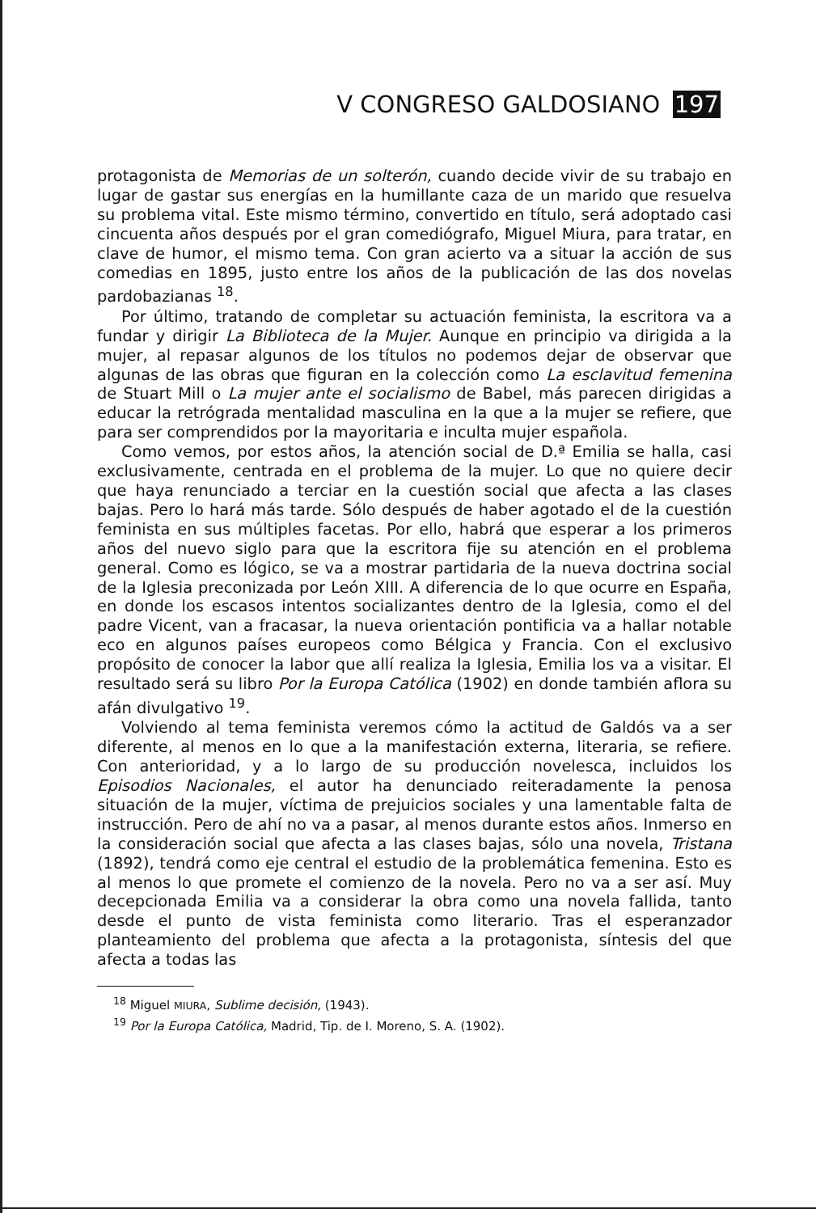V CONGRESO GALDOSIANO 197
protagonista de Memorias de un solterón, cuando decide vivir de su trabajo en lugar de gastar sus energías en la humillante caza de un marido que resuelva su problema vital. Este mismo término, convertido en título, será adoptado casi cincuenta años después por el gran comediógrafo, Miguel Miura, para tratar, en clave de humor, el mismo tema. Con gran acierto va a situar la acción de sus comedias en 1895, justo entre los años de la publicación de las dos novelas pardobazianas <sup>18</sup>.
Por último, tratando de completar su actuación feminista, la escritora va a fundar y dirigir La Biblioteca de la Mujer. Aunque en principio va dirigida a la mujer, al repasar algunos de los títulos no podemos dejar de observar que algunas de las obras que figuran en la colección como La esclavitud femenina de Stuart Mill o La mujer ante el socialismo de Babel, más parecen dirigidas a educar la retrógrada mentalidad masculina en la que a la mujer se refiere, que para ser comprendidos por la mayoritaria e inculta mujer española.
Como vemos, por estos años, la atención social de D.ª Emilia se halla, casi exclusivamente, centrada en el problema de la mujer. Lo que no quiere decir que haya renunciado a terciar en la cuestión social que afecta a las clases bajas. Pero lo hará más tarde. Sólo después de haber agotado el de la cuestión feminista en sus múltiples facetas. Por ello, habrá que esperar a los primeros años del nuevo siglo para que la escritora fije su atención en el problema general. Como es lógico, se va a mostrar partidaria de la nueva doctrina social de la Iglesia preconizada por León XIII. A diferencia de lo que ocurre en España, en donde los escasos intentos socializantes dentro de la Iglesia, como el del padre Vicent, van a fracasar, la nueva orientación pontificia va a hallar notable eco en algunos países europeos como Bélgica y Francia. Con el exclusivo propósito de conocer la labor que allí realiza la Iglesia, Emilia los va a visitar. El resultado será su libro Por la Europa Católica (1902) en donde también aflora su afán divulgativo <sup>19</sup>.
Volviendo al tema feminista veremos cómo la actitud de Galdós va a ser diferente, al menos en lo que a la manifestación externa, literaria, se refiere. Con anterioridad, y a lo largo de su producción novelesca, incluidos los Episodios Nacionales, el autor ha denunciado reiteradamente la penosa situación de la mujer, víctima de prejuicios sociales y una lamentable falta de instrucción. Pero de ahí no va a pasar, al menos durante estos años. Inmerso en la consideración social que afecta a las clases bajas, sólo una novela, Tristana (1892), tendrá como eje central el estudio de la problemática femenina. Esto es al menos lo que promete el comienzo de la novela. Pero no va a ser así. Muy decepcionada Emilia va a considerar la obra como una novela fallida, tanto desde el punto de vista feminista como literario. Tras el esperanzador planteamiento del problema que afecta a la protagonista, síntesis del que afecta a todas las
<sup>18</sup> Miguel MIURA, Sublime decisión, (1943).
<sup>19</sup> Por la Europa Católica, Madrid, Tip. de I. Moreno, S. A. (1902).